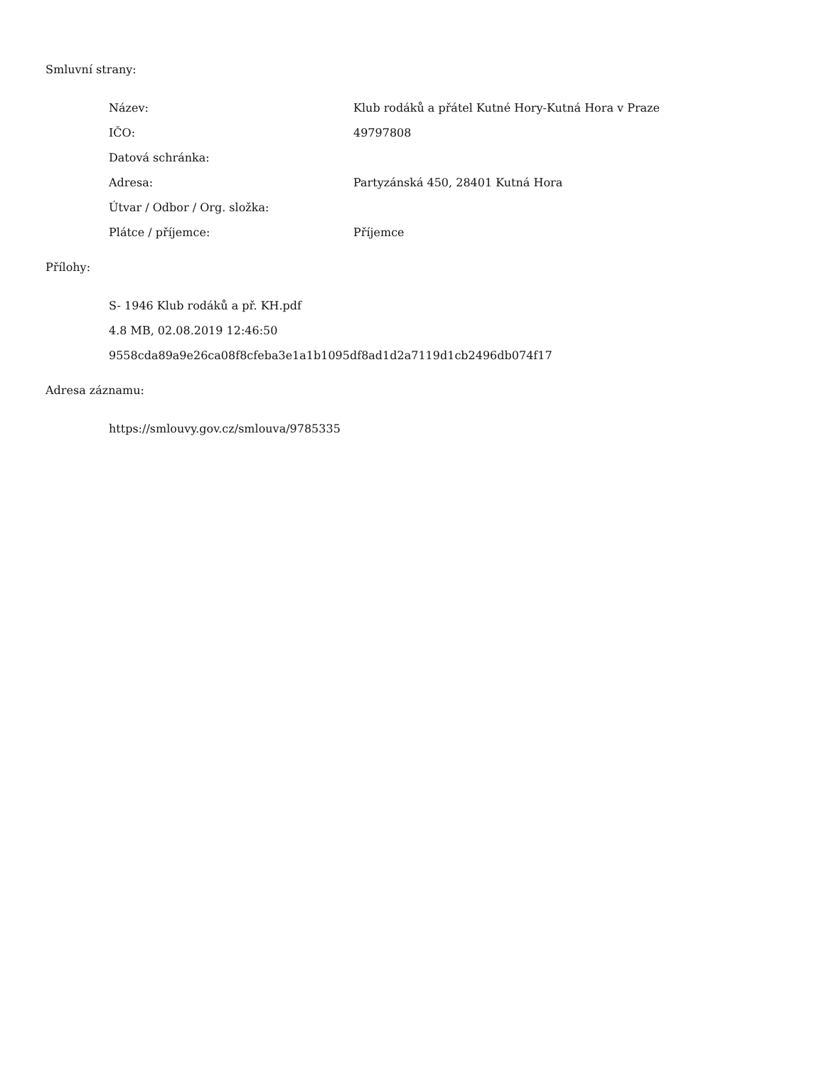Smluvní strany:
| Název: | Klub rodáků a přátel Kutné Hory-Kutná Hora v Praze |
| IČO: | 49797808 |
| Datová schránka: | |
| Adresa: | Partyzánská 450, 28401 Kutná Hora |
| Útvar / Odbor / Org. složka: | |
| Plátce / příjemce: | Příjemce |
Přílohy:
S- 1946 Klub rodáků a př. KH.pdf
4.8 MB, 02.08.2019 12:46:50
9558cda89a9e26ca08f8cfeba3e1a1b1095df8ad1d2a7119d1cb2496db074f17
Adresa záznamu:
https://smlouvy.gov.cz/smlouva/9785335